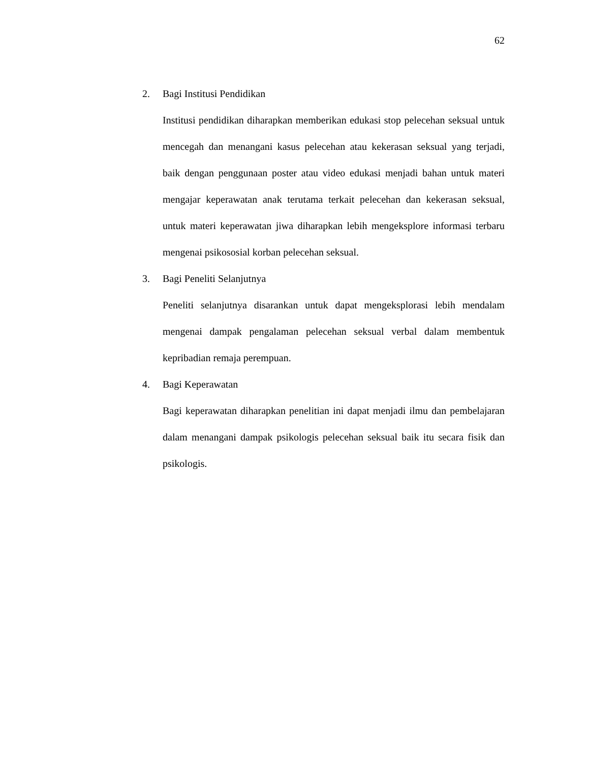62
2. Bagi Institusi Pendidikan
Institusi pendidikan diharapkan memberikan edukasi stop pelecehan seksual untuk mencegah dan menangani kasus pelecehan atau kekerasan seksual yang terjadi, baik dengan penggunaan poster atau video edukasi menjadi bahan untuk materi mengajar keperawatan anak terutama terkait pelecehan dan kekerasan seksual, untuk materi keperawatan jiwa diharapkan lebih mengeksplore informasi terbaru mengenai psikososial korban pelecehan seksual.
3. Bagi Peneliti Selanjutnya
Peneliti selanjutnya disarankan untuk dapat mengeksplorasi lebih mendalam mengenai dampak pengalaman pelecehan seksual verbal dalam membentuk kepribadian remaja perempuan.
4. Bagi Keperawatan
Bagi keperawatan diharapkan penelitian ini dapat menjadi ilmu dan pembelajaran dalam menangani dampak psikologis pelecehan seksual baik itu secara fisik dan psikologis.